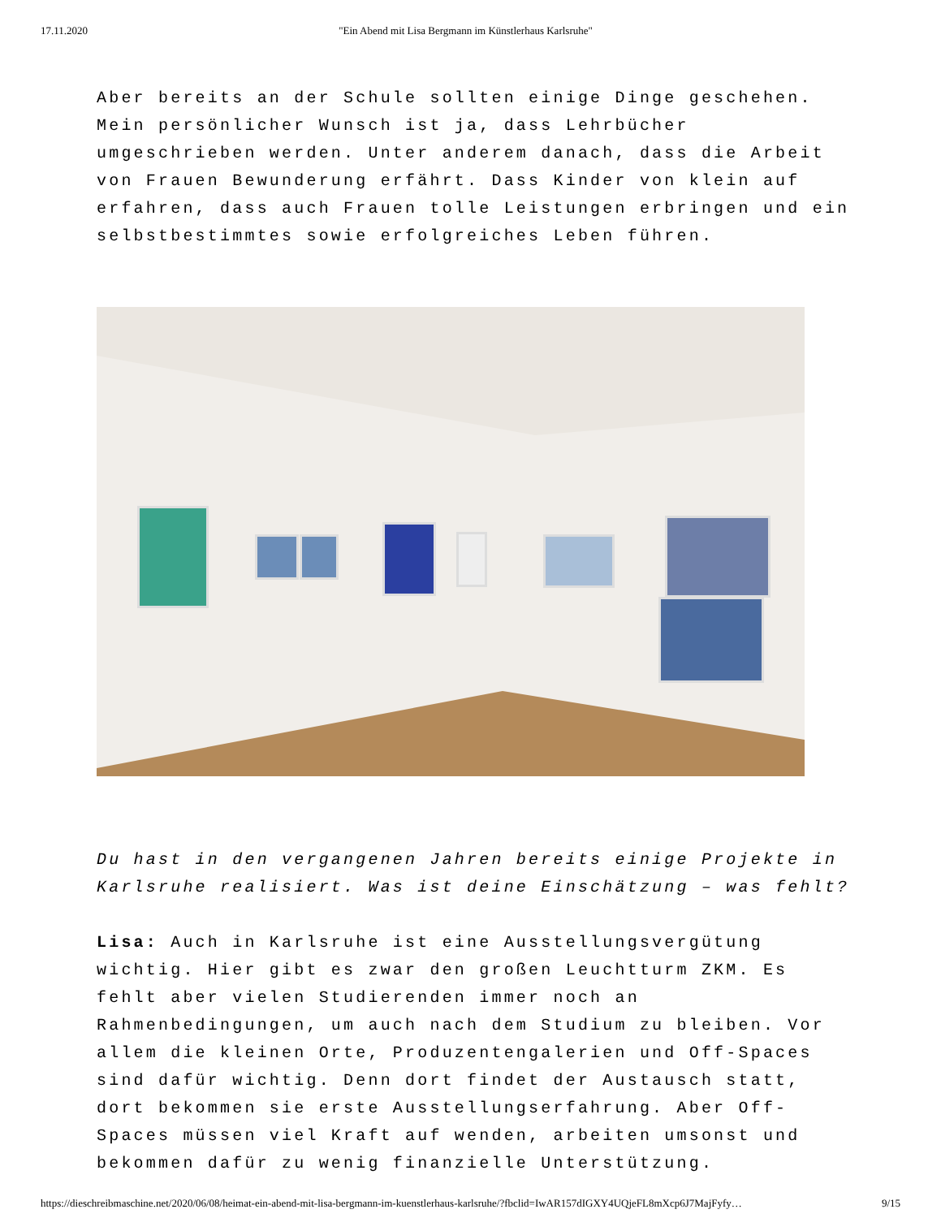17.11.2020 "Ein Abend mit Lisa Bergmann im Künstlerhaus Karlsruhe"
Aber bereits an der Schule sollten einige Dinge geschehen. Mein persönlicher Wunsch ist ja, dass Lehrbücher umgeschrieben werden. Unter anderem danach, dass die Arbeit von Frauen Bewunderung erfährt. Dass Kinder von klein auf erfahren, dass auch Frauen tolle Leistungen erbringen und ein selbstbestimmtes sowie erfolgreiches Leben führen.
Du hast in den vergangenen Jahren bereits einige Projekte in Karlsruhe realisiert. Was ist deine Einschätzung – was fehlt?
Lisa: Auch in Karlsruhe ist eine Ausstellungsvergütung wichtig. Hier gibt es zwar den großen Leuchtturm ZKM. Es fehlt aber vielen Studierenden immer noch an Rahmenbedingungen, um auch nach dem Studium zu bleiben. Vor allem die kleinen Orte, Produzentengalerien und Off-Spaces sind dafür wichtig. Denn dort findet der Austausch statt, dort bekommen sie erste Ausstellungserfahrung. Aber Off-Spaces müssen viel Kraft auf wenden, arbeiten umsonst und bekommen dafür zu wenig finanzielle Unterstützung.
https://dieschreibmaschine.net/2020/06/08/heimat-ein-abend-mit-lisa-bergmann-im-kuenstlerhaus-karlsruhe/?fbclid=IwAR157dIGXY4UQjeFL8mXcp6J7MajFyfy… 9/15